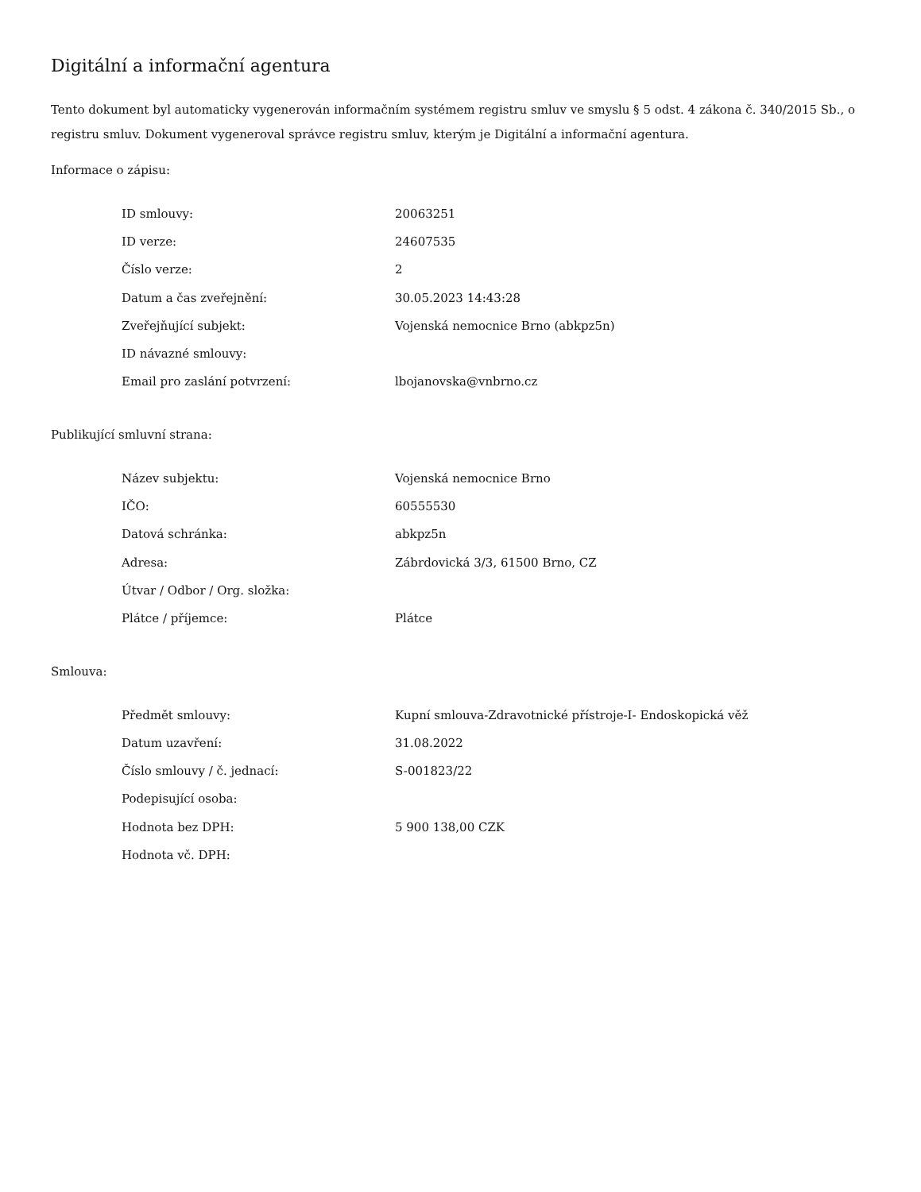Digitální a informační agentura
Tento dokument byl automaticky vygenerován informačním systémem registru smluv ve smyslu § 5 odst. 4 zákona č. 340/2015 Sb., o registru smluv. Dokument vygeneroval správce registru smluv, kterým je Digitální a informační agentura.
Informace o zápisu:
| ID smlouvy: | 20063251 |
| ID verze: | 24607535 |
| Číslo verze: | 2 |
| Datum a čas zveřejnění: | 30.05.2023 14:43:28 |
| Zveřejňující subjekt: | Vojenská nemocnice Brno (abkpz5n) |
| ID návazné smlouvy: | |
| Email pro zaslání potvrzení: | lbojanovska@vnbrno.cz |
Publikující smluvní strana:
| Název subjektu: | Vojenská nemocnice Brno |
| IČO: | 60555530 |
| Datová schránka: | abkpz5n |
| Adresa: | Zábrdovická 3/3, 61500 Brno, CZ |
| Útvar / Odbor / Org. složka: | |
| Plátce / příjemce: | Plátce |
Smlouva:
| Předmět smlouvy: | Kupní smlouva-Zdravotnické přístroje-I- Endoskopická věž |
| Datum uzavření: | 31.08.2022 |
| Číslo smlouvy / č. jednací: | S-001823/22 |
| Podepisující osoba: | |
| Hodnota bez DPH: | 5 900 138,00 CZK |
| Hodnota vč. DPH: | |